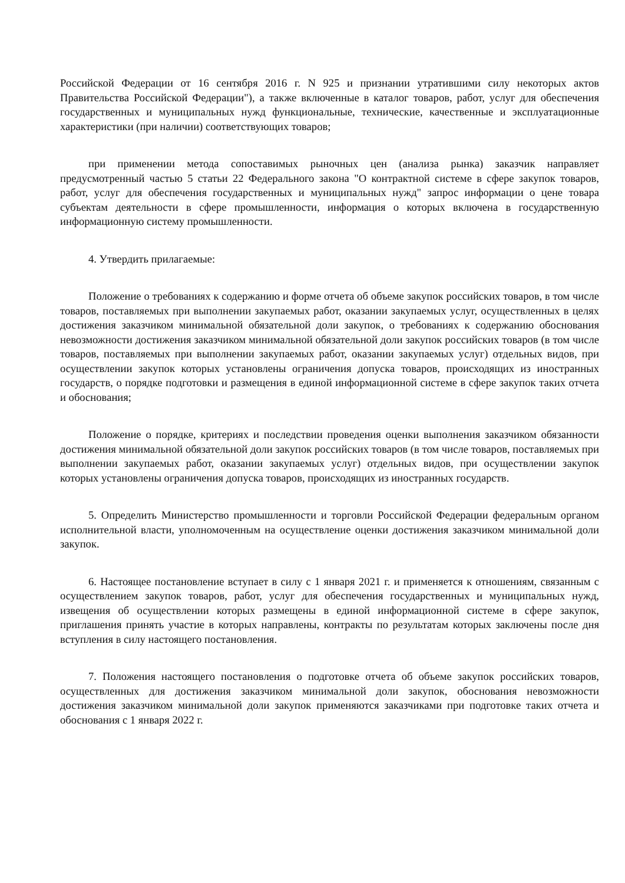Российской Федерации от 16 сентября 2016 г. N 925 и признании утратившими силу некоторых актов Правительства Российской Федерации"), а также включенные в каталог товаров, работ, услуг для обеспечения государственных и муниципальных нужд функциональные, технические, качественные и эксплуатационные характеристики (при наличии) соответствующих товаров;
при применении метода сопоставимых рыночных цен (анализа рынка) заказчик направляет предусмотренный частью 5 статьи 22 Федерального закона "О контрактной системе в сфере закупок товаров, работ, услуг для обеспечения государственных и муниципальных нужд" запрос информации о цене товара субъектам деятельности в сфере промышленности, информация о которых включена в государственную информационную систему промышленности.
4. Утвердить прилагаемые:
Положение о требованиях к содержанию и форме отчета об объеме закупок российских товаров, в том числе товаров, поставляемых при выполнении закупаемых работ, оказании закупаемых услуг, осуществленных в целях достижения заказчиком минимальной обязательной доли закупок, о требованиях к содержанию обоснования невозможности достижения заказчиком минимальной обязательной доли закупок российских товаров (в том числе товаров, поставляемых при выполнении закупаемых работ, оказании закупаемых услуг) отдельных видов, при осуществлении закупок которых установлены ограничения допуска товаров, происходящих из иностранных государств, о порядке подготовки и размещения в единой информационной системе в сфере закупок таких отчета и обоснования;
Положение о порядке, критериях и последствии проведения оценки выполнения заказчиком обязанности достижения минимальной обязательной доли закупок российских товаров (в том числе товаров, поставляемых при выполнении закупаемых работ, оказании закупаемых услуг) отдельных видов, при осуществлении закупок которых установлены ограничения допуска товаров, происходящих из иностранных государств.
5. Определить Министерство промышленности и торговли Российской Федерации федеральным органом исполнительной власти, уполномоченным на осуществление оценки достижения заказчиком минимальной доли закупок.
6. Настоящее постановление вступает в силу с 1 января 2021 г. и применяется к отношениям, связанным с осуществлением закупок товаров, работ, услуг для обеспечения государственных и муниципальных нужд, извещения об осуществлении которых размещены в единой информационной системе в сфере закупок, приглашения принять участие в которых направлены, контракты по результатам которых заключены после дня вступления в силу настоящего постановления.
7. Положения настоящего постановления о подготовке отчета об объеме закупок российских товаров, осуществленных для достижения заказчиком минимальной доли закупок, обоснования невозможности достижения заказчиком минимальной доли закупок применяются заказчиками при подготовке таких отчета и обоснования с 1 января 2022 г.